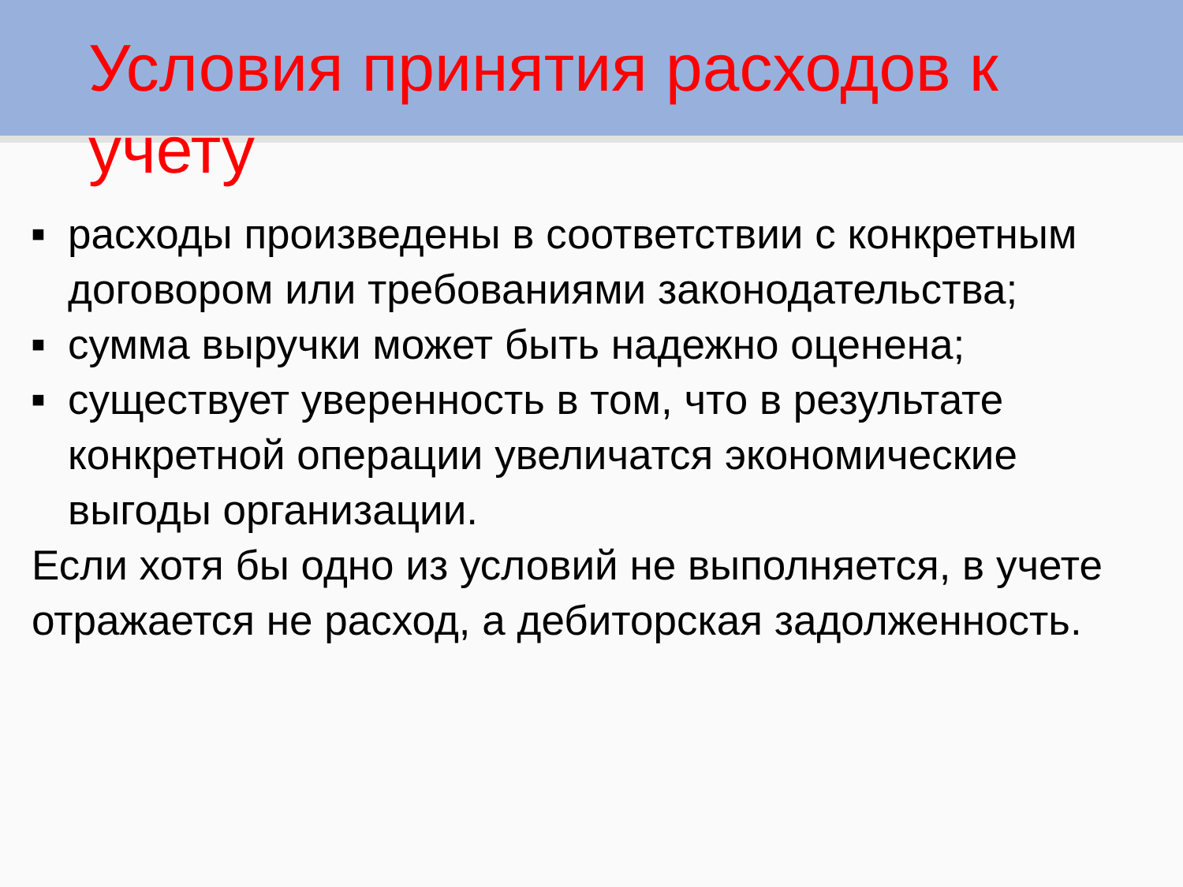Условия принятия расходов к учету
■ расходы произведены в соответствии с конкретным договором или требованиями законодательства;
■ сумма выручки может быть надежно оценена;
■ существует уверенность в том, что в результате конкретной операции увеличатся экономические выгоды организации.
Если хотя бы одно из условий не выполняется, в учете отражается не расход, а дебиторская задолженность.